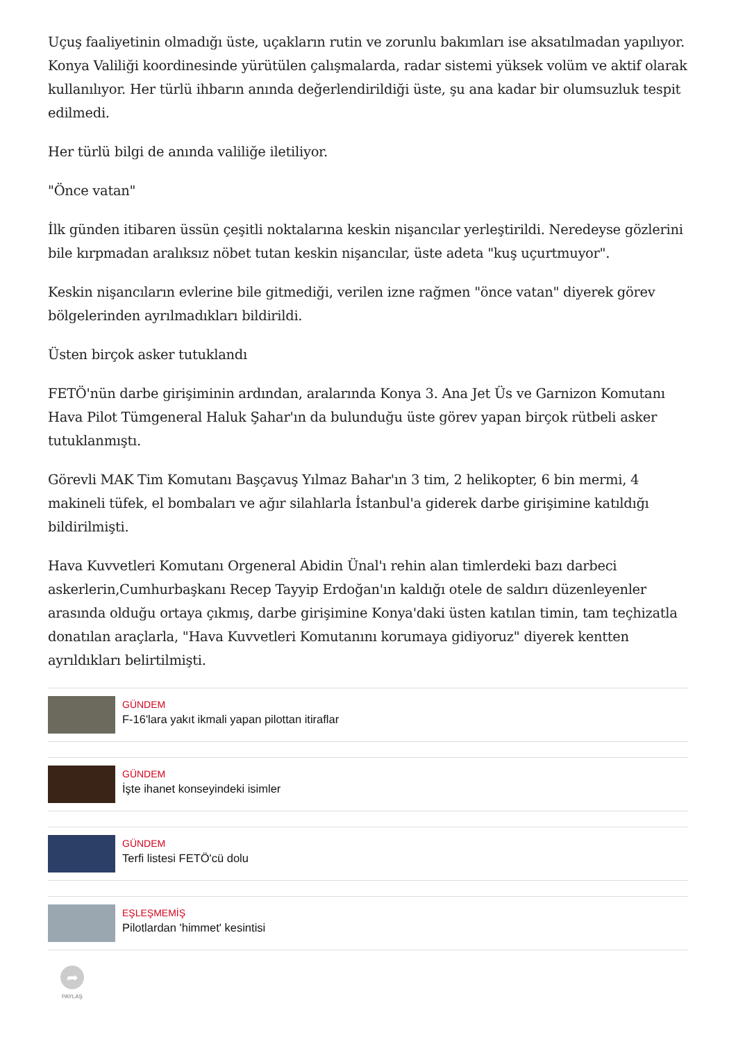Uçuş faaliyetinin olmadığı üste, uçakların rutin ve zorunlu bakımları ise aksatılmadan yapılıyor. Konya Valiliği koordinesinde yürütülen çalışmalarda, radar sistemi yüksek volüm ve aktif olarak kullanılıyor. Her türlü ihbarın anında değerlendirildiği üste, şu ana kadar bir olumsuzluk tespit edilmedi.
Her türlü bilgi de anında valiliğe iletiliyor.
"Önce vatan"
İlk günden itibaren üssün çeşitli noktalarına keskin nişancılar yerleştirildi. Neredeyse gözlerini bile kırpmadan aralıksız nöbet tutan keskin nişancılar, üste adeta "kuş uçurtmuyor".
Keskin nişancıların evlerine bile gitmediği, verilen izne rağmen "önce vatan" diyerek görev bölgelerinden ayrılmadıkları bildirildi.
Üsten birçok asker tutuklandı
FETÖ'nün darbe girişiminin ardından, aralarında Konya 3. Ana Jet Üs ve Garnizon Komutanı Hava Pilot Tümgeneral Haluk Şahar'ın da bulunduğu üste görev yapan birçok rütbeli asker tutuklanmıştı.
Görevli MAK Tim Komutanı Başçavuş Yılmaz Bahar'ın 3 tim, 2 helikopter, 6 bin mermi, 4 makineli tüfek, el bombaları ve ağır silahlarla İstanbul'a giderek darbe girişimine katıldığı bildirilmişti.
Hava Kuvvetleri Komutanı Orgeneral Abidin Ünal'ı rehin alan timlerdeki bazı darbeci askerlerin,Cumhurbaşkanı Recep Tayyip Erdoğan'ın kaldığı otele de saldırı düzenleyenler arasında olduğu ortaya çıkmış, darbe girişimine Konya'daki üsten katılan timin, tam teçhizatla donatılan araçlarla, "Hava Kuvvetleri Komutanını korumaya gidiyoruz" diyerek kentten ayrıldıkları belirtilmişti.
GÜNDEM
F-16'lara yakıt ikmali yapan pilottan itiraflar
GÜNDEM
İşte ihanet konseyindeki isimler
GÜNDEM
Terfi listesi FETÖ'cü dolu
EŞLEŞMEMİŞ
Pilotlardan 'himmet' kesintisi
➦
PAYLAŞ